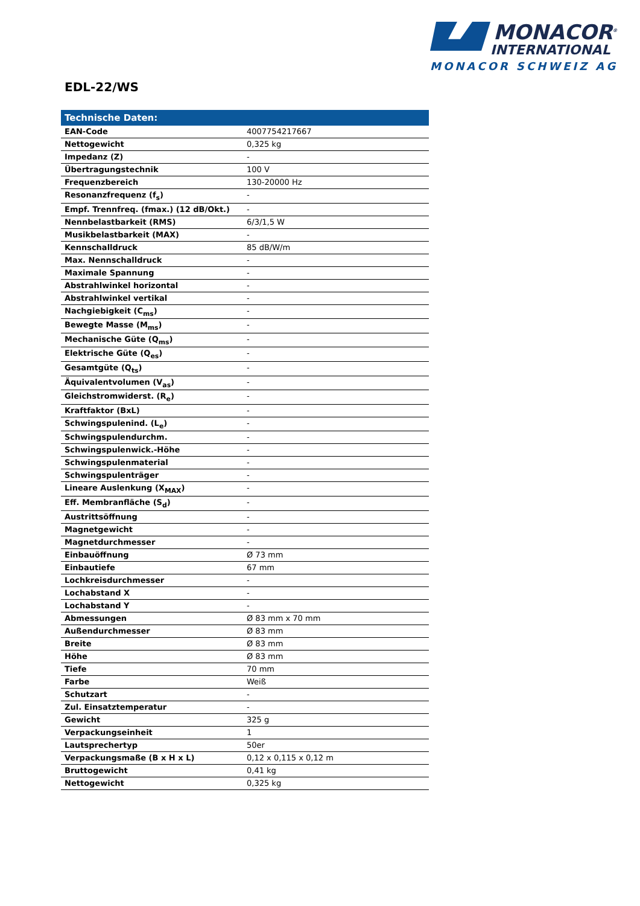MONACOR<sup>®</sup>
INTERNATIONAL
MONACOR SCHWEIZ AG
EDL-22/WS
| Technische Daten: | |
| --- | --- |
| EAN-Code | 4007754217667 |
| Nettogewicht | 0,325 kg |
| Impedanz (Z) | - |
| Übertragungstechnik | 100 V |
| Frequenzbereich | 130-20000 Hz |
| Resonanzfrequenz (f<sub>s</sub>) | - |
| Empf. Trennfreq. (fmax.) (12 dB/Okt.) | - |
| Nennbelastbarkeit (RMS) | 6/3/1,5 W |
| Musikbelastbarkeit (MAX) | - |
| Kennschalldruck | 85 dB/W/m |
| Max. Nennschalldruck | - |
| Maximale Spannung | - |
| Abstrahlwinkel horizontal | - |
| Abstrahlwinkel vertikal | - |
| Nachgiebigkeit (C<sub>ms</sub>) | - |
| Bewegte Masse (M<sub>ms</sub>) | - |
| Mechanische Güte (Q<sub>ms</sub>) | - |
| Elektrische Güte (Q<sub>es</sub>) | - |
| Gesamtgüte (Q<sub>ts</sub>) | - |
| Äquivalentvolumen (V<sub>as</sub>) | - |
| Gleichstromwiderst. (R<sub>e</sub>) | - |
| Kraftfaktor (BxL) | - |
| Schwingspulenind. (L<sub>e</sub>) | - |
| Schwingspulendurchm. | - |
| Schwingspulenwick.-Höhe | - |
| Schwingspulenmaterial | - |
| Schwingspulenträger | - |
| Lineare Auslenkung (X<sub>MAX</sub>) | - |
| Eff. Membranfläche (S<sub>d</sub>) | - |
| Austrittsöffnung | - |
| Magnetgewicht | - |
| Magnetdurchmesser | - |
| Einbauöffnung | Ø 73 mm |
| Einbautiefe | 67 mm |
| Lochkreisdurchmesser | - |
| Lochabstand X | - |
| Lochabstand Y | - |
| Abmessungen | Ø 83 mm x 70 mm |
| Außendurchmesser | Ø 83 mm |
| Breite | Ø 83 mm |
| Höhe | Ø 83 mm |
| Tiefe | 70 mm |
| Farbe | Weiß |
| Schutzart | - |
| Zul. Einsatztemperatur | - |
| Gewicht | 325 g |
| Verpackungseinheit | 1 |
| Lautsprechertyp | 50er |
| Verpackungsmaße (B x H x L) | 0,12 x 0,115 x 0,12 m |
| Bruttogewicht | 0,41 kg |
| Nettogewicht | 0,325 kg |